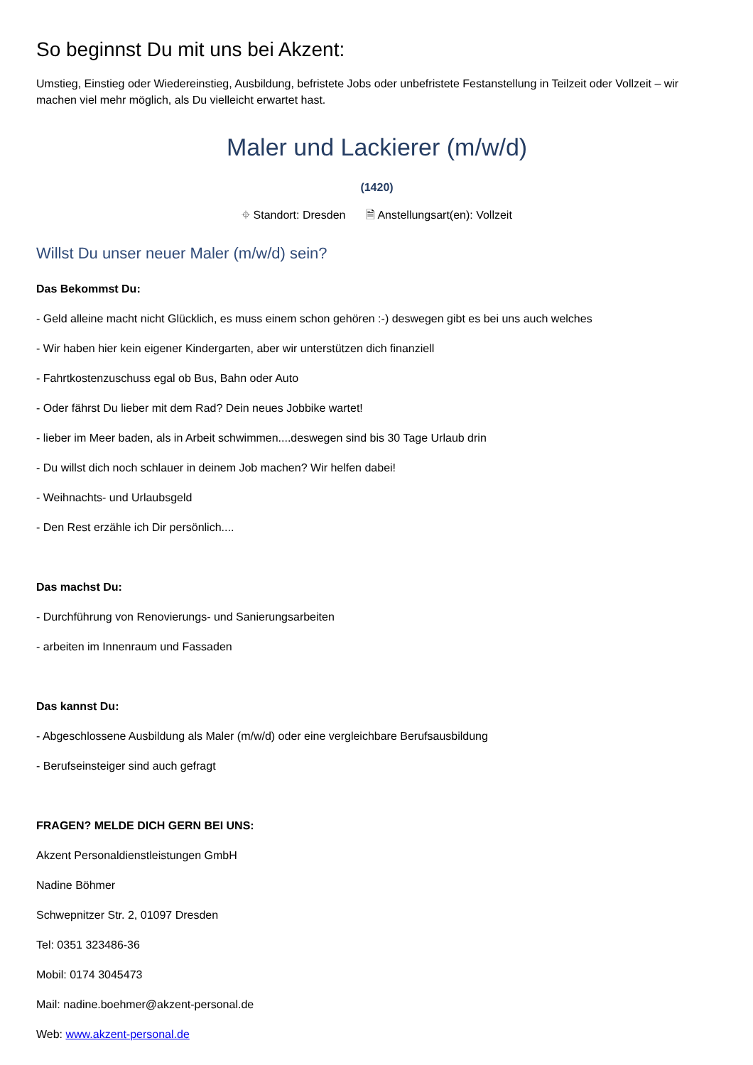So beginnst Du mit uns bei Akzent:
Umstieg, Einstieg oder Wiedereinstieg, Ausbildung, befristete Jobs oder unbefristete Festanstellung in Teilzeit oder Vollzeit – wir machen viel mehr möglich, als Du vielleicht erwartet hast.
Maler und Lackierer (m/w/d)
(1420)
⌖ Standort: Dresden 🗎 Anstellungsart(en): Vollzeit
Willst Du unser neuer Maler (m/w/d) sein?
Das Bekommst Du:
- Geld alleine macht nicht Glücklich, es muss einem schon gehören :-) deswegen gibt es bei uns auch welches
- Wir haben hier kein eigener Kindergarten, aber wir unterstützen dich finanziell
- Fahrtkostenzuschuss egal ob Bus, Bahn oder Auto
- Oder fährst Du lieber mit dem Rad? Dein neues Jobbike wartet!
- lieber im Meer baden, als in Arbeit schwimmen....deswegen sind bis 30 Tage Urlaub drin
- Du willst dich noch schlauer in deinem Job machen? Wir helfen dabei!
- Weihnachts- und Urlaubsgeld
- Den Rest erzähle ich Dir persönlich....
Das machst Du:
- Durchführung von Renovierungs- und Sanierungsarbeiten
- arbeiten im Innenraum und Fassaden
Das kannst Du:
- Abgeschlossene Ausbildung als Maler (m/w/d) oder eine vergleichbare Berufsausbildung
- Berufseinsteiger sind auch gefragt
FRAGEN? MELDE DICH GERN BEI UNS:
Akzent Personaldienstleistungen GmbH
Nadine Böhmer
Schwepnitzer Str. 2, 01097 Dresden
Tel: 0351 323486-36
Mobil: 0174 3045473
Mail: nadine.boehmer@akzent-personal.de
Web: www.akzent-personal.de